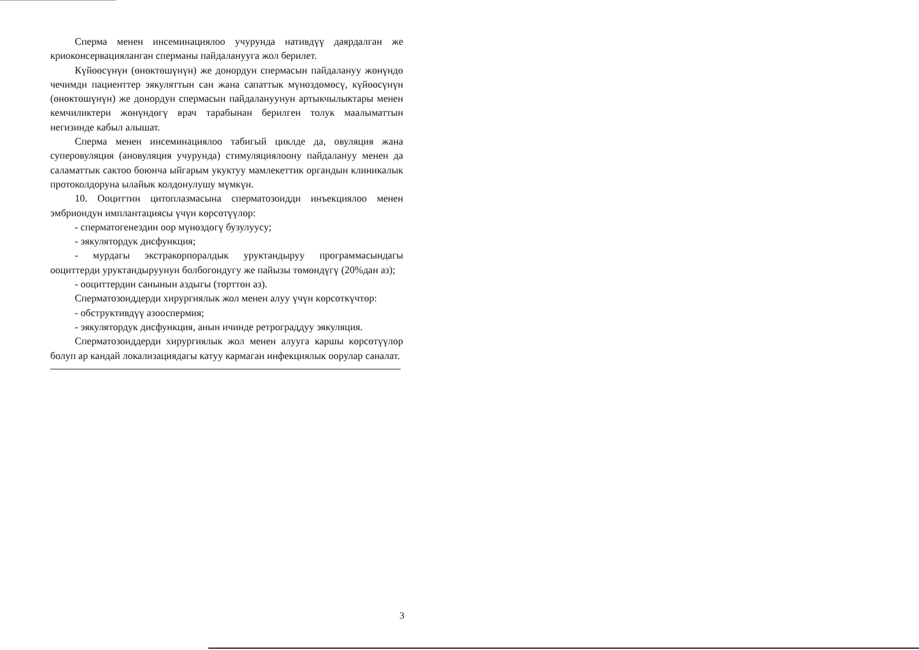Сперма менен инсеминациялоо учурунда нативдүү даярдалган же криоконсервацияланган сперманы пайдаланууга жол берилет.
Күйөөсүнүн (өнөктөшүнүн) же донордун спермасын пайдалануу жөнүндө чечимди пациенттер эякуляттын сан жана сапаттык мүнөздөмөсү, күйөөсүнүн (өнөктөшүнүн) же донордун спермасын пайдалануунун артыкчылыктары менен кемчиликтери жөнүндөгү врач тарабынан берилген толук маалыматтын негизинде кабыл алышат.
Сперма менен инсеминациялоо табигый циклде да, овуляция жана суперовуляция (ановуляция учурунда) стимуляциялоону пайдалануу менен да саламаттык сактоо боюнча ыйгарым укуктуу мамлекеттик органдын клиникалык протоколдоруна ылайык колдонулушу мүмкүн.
10. Ооциттин цитоплазмасына сперматозоидди инъекциялоо менен эмбриондун имплантациясы үчүн көрсөтүүлөр:
- сперматогенездин оор мүнөздөгү бузулуусу;
- эякулятордук дисфункция;
- мурдагы экстракорпоралдык уруктандыруу программасындагы ооциттерди уруктандыруунун болбогондугу же пайызы төмөндүгү (20%дан аз);
- ооциттердин санынын аздыгы (төрттөн аз).
Сперматозоиддерди хирургиялык жол менен алуу үчүн көрсөткүчтөр:
- обструктивдүү азооспермия;
- эякулятордук дисфункция, анын ичинде ретрограддуу эякуляция.
Сперматозоиддерди хирургиялык жол менен алууга каршы көрсөтүүлөр болуп ар кандай локализациядагы катуу кармаган инфекциялык оорулар саналат.
3